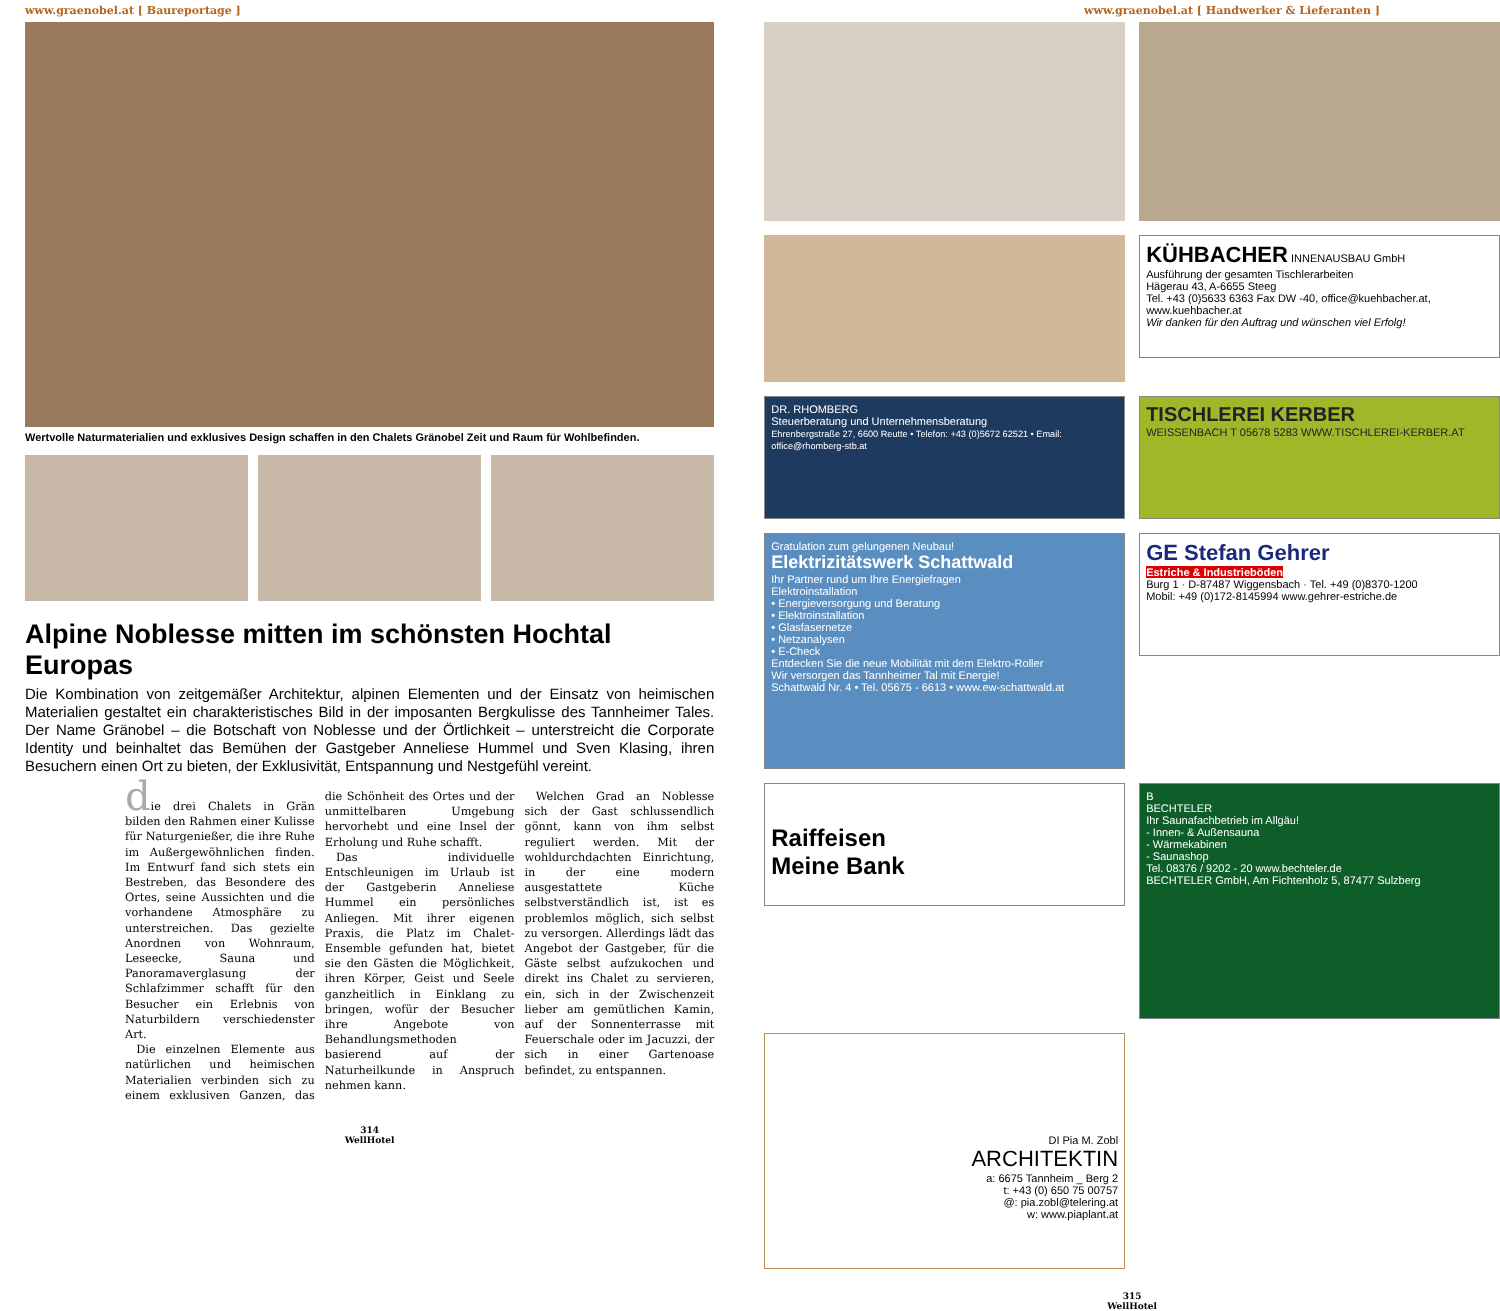www.graenobel.at [ Baureportage ]
Wertvolle Naturmaterialien und exklusives Design schaffen in den Chalets Gränobel Zeit und Raum für Wohlbefinden.
Alpine Noblesse mitten im schönsten Hochtal Europas
Die Kombination von zeitgemäßer Architektur, alpinen Elementen und der Einsatz von heimischen Materialien gestaltet ein charakteristisches Bild in der imposanten Bergkulisse des Tannheimer Tales. Der Name Gränobel – die Botschaft von Noblesse und der Örtlichkeit – unterstreicht die Corporate Identity und beinhaltet das Bemühen der Gastgeber Anneliese Hummel und Sven Klasing, ihren Besuchern einen Ort zu bieten, der Exklusivität, Entspannung und Nestgefühl vereint.
die drei Chalets in Grän bilden den Rahmen einer Kulisse für Naturgenießer, die ihre Ruhe im Außergewöhnlichen finden. Im Entwurf fand sich stets ein Bestreben, das Besondere des Ortes, seine Aussichten und die vorhandene Atmosphäre zu unterstreichen. Das gezielte Anordnen von Wohnraum, Leseecke, Sauna und Panoramaverglasung der Schlafzimmer schafft für den Besucher ein Erlebnis von Naturbildern verschiedenster Art.
 Die einzelnen Elemente aus natürlichen und heimischen Materialien verbinden sich zu einem exklusiven Ganzen, das die Schönheit des Ortes und der unmittelbaren Umgebung hervorhebt und eine Insel der Erholung und Ruhe schafft.
 Das individuelle Entschleunigen im Urlaub ist der Gastgeberin Anneliese Hummel ein persönliches Anliegen. Mit ihrer eigenen Praxis, die Platz im Chalet-Ensemble gefunden hat, bietet sie den Gästen die Möglichkeit, ihren Körper, Geist und Seele ganzheitlich in Einklang zu bringen, wofür der Besucher ihre Angebote von Behandlungsmethoden basierend auf der Naturheilkunde in Anspruch nehmen kann.
 Welchen Grad an Noblesse sich der Gast schlussendlich gönnt, kann von ihm selbst reguliert werden. Mit der wohldurchdachten Einrichtung, in der eine modern ausgestattete Küche selbstverständlich ist, ist es problemlos möglich, sich selbst zu versorgen. Allerdings lädt das Angebot der Gastgeber, für die Gäste selbst aufzukochen und direkt ins Chalet zu servieren, ein, sich in der Zwischenzeit lieber am gemütlichen Kamin, auf der Sonnenterrasse mit Feuerschale oder im Jacuzzi, der sich in einer Gartenoase befindet, zu entspannen.
314
WellHotel
www.graenobel.at [ Handwerker & Lieferanten ]
KÜHBACHER INNENAUSBAU GmbH
Ausführung der gesamten Tischlerarbeiten
Hägerau 43, A-6655 Steeg
Tel. +43 (0)5633 6363 Fax DW -40, office@kuehbacher.at, www.kuehbacher.at
Wir danken für den Auftrag und wünschen viel Erfolg!
DR. RHOMBERG
Steuerberatung und Unternehmensberatung
Ehrenbergstraße 27, 6600 Reutte • Telefon: +43 (0)5672 62521 • Email: office@rhomberg-stb.at
TISCHLEREI KERBER
WEISSENBACH T 05678 5283 WWW.TISCHLEREI-KERBER.AT
Gratulation zum gelungenen Neubau!
Elektrizitätswerk Schattwald
Ihr Partner rund um Ihre Energiefragen
Elektroinstallation
• Energieversorgung und Beratung
• Elektroinstallation
• Glasfasernetze
• Netzanalysen
• E-Check
Entdecken Sie die neue Mobilität mit dem Elektro-Roller
Wir versorgen das Tannheimer Tal mit Energie!
Schattwald Nr. 4 • Tel. 05675 - 6613 • www.ew-schattwald.at
GE Stefan Gehrer
Estriche & Industrieböden
Burg 1 · D-87487 Wiggensbach · Tel. +49 (0)8370-1200
Mobil: +49 (0)172-8145994 www.gehrer-estriche.de
Raiffeisen
Meine Bank
B
BECHTELER
Ihr Saunafachbetrieb im Allgäu!
- Innen- & Außensauna
- Wärmekabinen
- Saunashop
Tel. 08376 / 9202 - 20 www.bechteler.de
BECHTELER GmbH, Am Fichtenholz 5, 87477 Sulzberg
DI Pia M. Zobl
ARCHITEKTIN
a: 6675 Tannheim _ Berg 2
t: +43 (0) 650 75 00757
@: pia.zobl@telering.at
w: www.piaplant.at
315
WellHotel